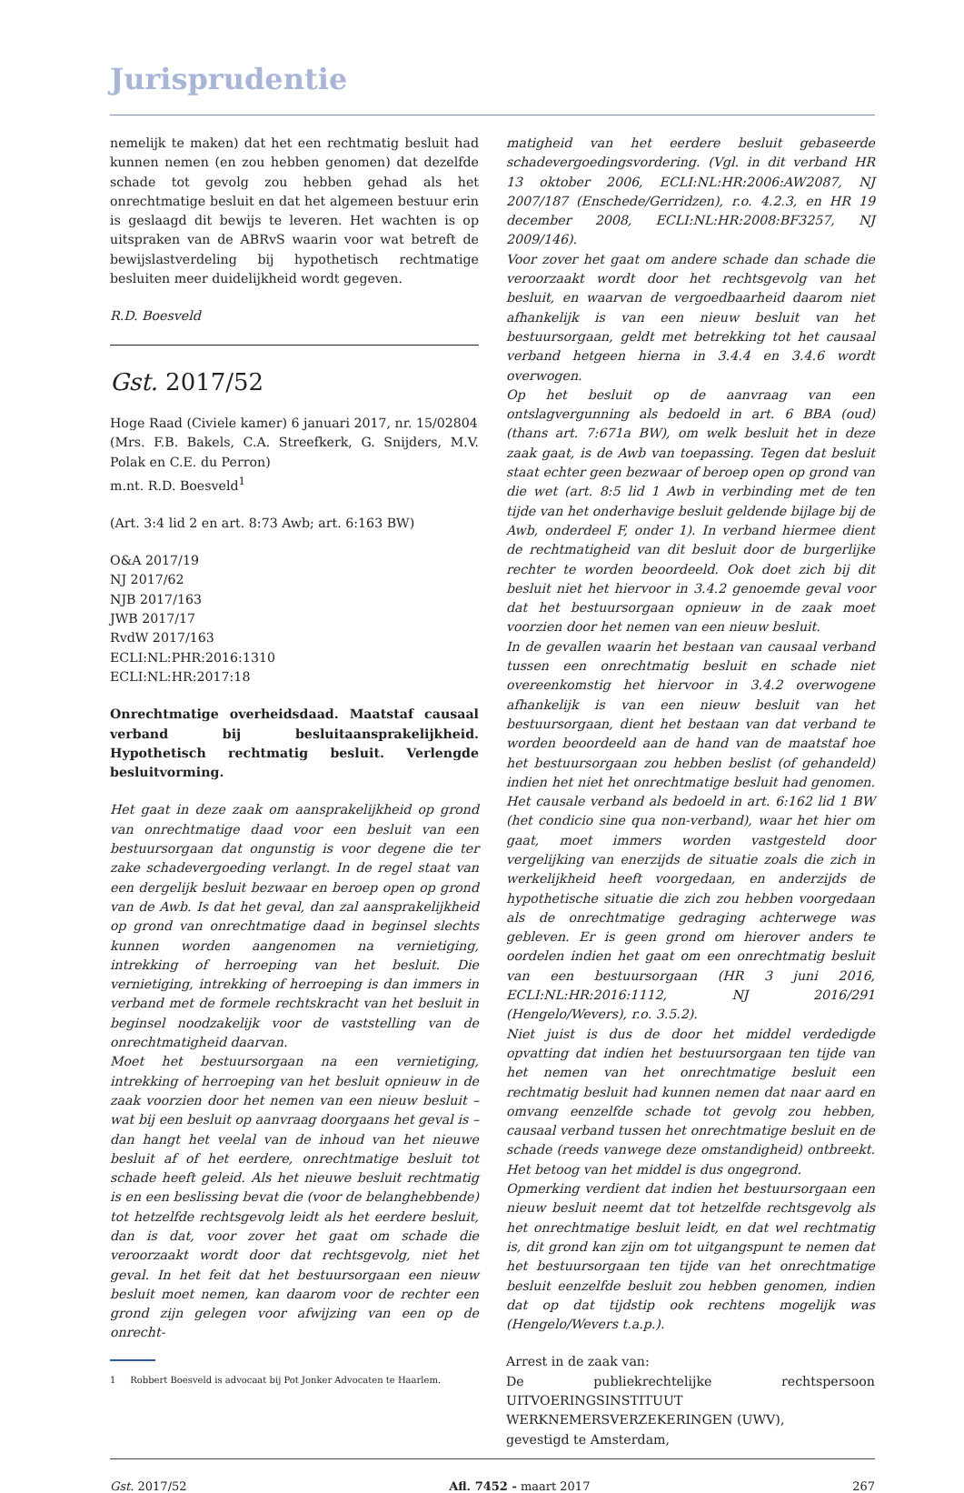Jurisprudentie
nemelijk te maken) dat het een rechtmatig besluit had kunnen nemen (en zou hebben genomen) dat dezelfde schade tot gevolg zou hebben gehad als het onrechtmatige besluit en dat het algemeen bestuur erin is geslaagd dit bewijs te leveren. Het wachten is op uitspraken van de ABRvS waarin voor wat betreft de bewijslastverdeling bij hypothetisch rechtmatige besluiten meer duidelijkheid wordt gegeven.
R.D. Boesveld
Gst. 2017/52
Hoge Raad (Civiele kamer) 6 januari 2017, nr. 15/02804
(Mrs. F.B. Bakels, C.A. Streefkerk, G. Snijders, M.V. Polak en C.E. du Perron)
m.nt. R.D. Boesveld<sup>1</sup>
(Art. 3:4 lid 2 en art. 8:73 Awb; art. 6:163 BW)
O&A 2017/19
NJ 2017/62
NJB 2017/163
JWB 2017/17
RvdW 2017/163
ECLI:NL:PHR:2016:1310
ECLI:NL:HR:2017:18
Onrechtmatige overheidsdaad. Maatstaf causaal verband bij besluitaansprakelijkheid. Hypothetisch rechtmatig besluit. Verlengde besluitvorming.
Het gaat in deze zaak om aansprakelijkheid op grond van onrechtmatige daad voor een besluit van een bestuursorgaan dat ongunstig is voor degene die ter zake schadevergoeding verlangt. In de regel staat van een dergelijk besluit bezwaar en beroep open op grond van de Awb. Is dat het geval, dan zal aansprakelijkheid op grond van onrechtmatige daad in beginsel slechts kunnen worden aangenomen na vernietiging, intrekking of herroeping van het besluit. Die vernietiging, intrekking of herroeping is dan immers in verband met de formele rechtskracht van het besluit in beginsel noodzakelijk voor de vaststelling van de onrechtmatigheid daarvan.
Moet het bestuursorgaan na een vernietiging, intrekking of herroeping van het besluit opnieuw in de zaak voorzien door het nemen van een nieuw besluit – wat bij een besluit op aanvraag doorgaans het geval is – dan hangt het veelal van de inhoud van het nieuwe besluit af of het eerdere, onrechtmatige besluit tot schade heeft geleid. Als het nieuwe besluit rechtmatig is en een beslissing bevat die (voor de belanghebbende) tot hetzelfde rechtsgevolg leidt als het eerdere besluit, dan is dat, voor zover het gaat om schade die veroorzaakt wordt door dat rechtsgevolg, niet het geval. In het feit dat het bestuursorgaan een nieuw besluit moet nemen, kan daarom voor de rechter een grond zijn gelegen voor afwijzing van een op de onrecht-
1 Robbert Boesveld is advocaat bij Pot Jonker Advocaten te Haarlem.
matigheid van het eerdere besluit gebaseerde schadevergoedingsvordering. (Vgl. in dit verband HR 13 oktober 2006, ECLI:NL:HR:2006:AW2087, NJ 2007/187 (Enschede/Gerridzen), r.o. 4.2.3, en HR 19 december 2008, ECLI:NL:HR:2008:BF3257, NJ 2009/146).
Voor zover het gaat om andere schade dan schade die veroorzaakt wordt door het rechtsgevolg van het besluit, en waarvan de vergoedbaarheid daarom niet afhankelijk is van een nieuw besluit van het bestuursorgaan, geldt met betrekking tot het causaal verband hetgeen hierna in 3.4.4 en 3.4.6 wordt overwogen.
Op het besluit op de aanvraag van een ontslagvergunning als bedoeld in art. 6 BBA (oud) (thans art. 7:671a BW), om welk besluit het in deze zaak gaat, is de Awb van toepassing. Tegen dat besluit staat echter geen bezwaar of beroep open op grond van die wet (art. 8:5 lid 1 Awb in verbinding met de ten tijde van het onderhavige besluit geldende bijlage bij de Awb, onderdeel F, onder 1). In verband hiermee dient de rechtmatigheid van dit besluit door de burgerlijke rechter te worden beoordeeld. Ook doet zich bij dit besluit niet het hiervoor in 3.4.2 genoemde geval voor dat het bestuursorgaan opnieuw in de zaak moet voorzien door het nemen van een nieuw besluit.
In de gevallen waarin het bestaan van causaal verband tussen een onrechtmatig besluit en schade niet overeenkomstig het hiervoor in 3.4.2 overwogene afhankelijk is van een nieuw besluit van het bestuursorgaan, dient het bestaan van dat verband te worden beoordeeld aan de hand van de maatstaf hoe het bestuursorgaan zou hebben beslist (of gehandeld) indien het niet het onrechtmatige besluit had genomen. Het causale verband als bedoeld in art. 6:162 lid 1 BW (het condicio sine qua non-verband), waar het hier om gaat, moet immers worden vastgesteld door vergelijking van enerzijds de situatie zoals die zich in werkelijkheid heeft voorgedaan, en anderzijds de hypothetische situatie die zich zou hebben voorgedaan als de onrechtmatige gedraging achterwege was gebleven. Er is geen grond om hierover anders te oordelen indien het gaat om een onrechtmatig besluit van een bestuursorgaan (HR 3 juni 2016, ECLI:NL:HR:2016:1112, NJ 2016/291 (Hengelo/Wevers), r.o. 3.5.2).
Niet juist is dus de door het middel verdedigde opvatting dat indien het bestuursorgaan ten tijde van het nemen van het onrechtmatige besluit een rechtmatig besluit had kunnen nemen dat naar aard en omvang eenzelfde schade tot gevolg zou hebben, causaal verband tussen het onrechtmatige besluit en de schade (reeds vanwege deze omstandigheid) ontbreekt. Het betoog van het middel is dus ongegrond.
Opmerking verdient dat indien het bestuursorgaan een nieuw besluit neemt dat tot hetzelfde rechtsgevolg als het onrechtmatige besluit leidt, en dat wel rechtmatig is, dit grond kan zijn om tot uitgangspunt te nemen dat het bestuursorgaan ten tijde van het onrechtmatige besluit eenzelfde besluit zou hebben genomen, indien dat op dat tijdstip ook rechtens mogelijk was (Hengelo/Wevers t.a.p.).
Arrest in de zaak van:
De publiekrechtelijke rechtspersoon UITVOERINGSINSTITUUT WERKNEMERSVERZEKERINGEN (UWV),
gevestigd te Amsterdam,
Gst. 2017/52 Afl. 7452 - maart 2017 267